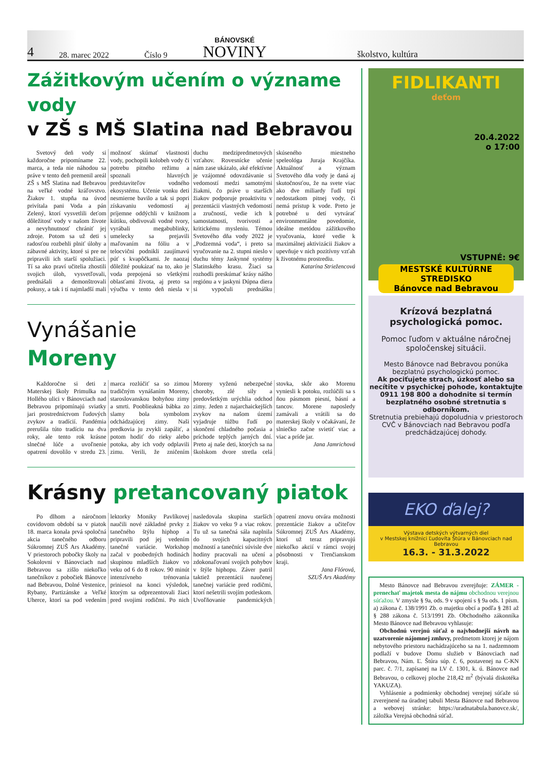4 28. marec 2022 Číslo 9
BÁNOVSKÉ
NOVINY
školstvo, kultúra
Zážitkovým učením o význame vody
v ZŠ s MŠ Slatina nad Bebravou
Svetový deň vody si každoročne pripomíname 22. marca, a teda nie náhodou sa práve v tento deň premenil areál ZŠ s MŠ Slatina nad Bebravou na veľké vodné kráľovstvo. Žiakov 1. stupňa na úvod privítala pani Voda a pán Zelený, ktorí vysvetlili deťom dôležitosť vody v našom živote a nevyhnutnosť chrániť jej zdroje. Potom sa už deti s radosťou rozbehli plniť úlohy a zábavné aktivity, ktoré si pre ne pripravili ich starší spolužiaci. Tí sa ako praví učitelia zhostili svojich úloh, vysvetľovali, prednášali a demonštrovali pokusy, a tak i tí najmladší mali možnosť skúmať vlastnosti vody, pochopili kolobeh vody či potrebu pitného režimu a spoznali hlavných predstaviteľov vodného ekosystému. Učenie vonku deti nesmierne bavilo a tak si popri získavaniu vedomostí aj príjemne oddýchli v knižnom kútiku, obdivovali vodné tvory, vyrábali megabublinky, umelecky sa prejavili maľovaním na fóliu a v telocvični podnikli zaujímavú púť s kvapôčkami. Je naozaj dôležité poukázať na to, ako je voda prepojená so všetkými oblasťami života, aj preto sa výučba v tento deň niesla v duchu medzipredmetových vzťahov. Rovesnícke učenie nám zase ukázalo, aké efektívne je vzájomné odovzdávanie si vedomostí medzi samotnými žiakmi, čo práve u starších žiakov podporuje proaktivitu v prezentácii vlastných vedomostí a zručností, vedie ich k samostatnosti, tvorivosti a kritickému mysleniu. Témou Svetového dňa vody 2022 je „Podzemná voda“, i preto sa vyučovanie na 2. stupni nieslo v duchu témy Jaskynné systémy Slatinského krasu. Žiaci sa rozhodli preskúmať krásy nášho regiónu a v jaskyni Dúpna diera si vypočuli prednášku skúseného miestneho speleológa Juraja Krajčíka. Aktuálnosť a význam Svetového dňa vody je daná aj skutočnosťou, že na svete viac ako dve miliardy ľudí trpí nedostatkom pitnej vody, či nemá prístup k vode. Preto je potrebné u detí vytvárať environmentálne povedomie, ideálne metódou zážitkového vyučovania, ktoré vedie k maximálnej aktivizácii žiakov a upevňuje v nich pozitívny vzťah k životnému prostrediu.
Katarína Striežencová
Vynášanie
Moreny
Každoročne si deti z Materskej školy Primulka na Hollého ulici v Bánovciach nad Bebravou pripomínajú sviatky jari prostredníctvom ľudových zvykov a tradícií. Pandémia prerušila túto tradíciu na dva roky, ale tento rok krásne slnečné lúče a uvoľnenie opatrení dovolilo v stredu 23. marca rozlúčiť sa so zimou tradičným vynášaním Moreny, staroslovanskou bohyňou zimy a smrti. Pooblieakná bábka zo slamy bola symbolom odchádzajúcej zimy. Naši predkovia ju zvykli zapáliť, a potom hodiť do rieky alebo potoka, aby ich vody odplavili zimu. Verili, že zničením Moreny vyženú nebezpečné choroby, zlé sily a predovšetkým urýchlia odchod zimy. Jeden z najarchaickejších zvykov na našom území vyjadruje túžbu ľudí po skončení chladného počasia a príchode teplých jarných dní. Preto aj naše deti, ktorých sa na školskom dvore stretla celá stovka, skôr ako Morenu vyniesli k potoku, rozlúčili sa s ňou pásmom piesní, básní a tancov. Morene naposledy zamávali a vrátili sa do materskej školy v očakávaní, že slniečko začne svietiť viac a viac a príde jar.
Jana Jamrichová
Krásny pretancovaný piatok
Po dlhom a náročnom covidovom období sa v piatok 18. marca konala prvá spoločná akcia tanečného odboru Súkromnej ZUŠ Ars Akadémy. V priestoroch pobočky školy na Sokolovni v Bánovciach nad Bebravou sa zišlo niekoľko tanečníkov z pobočiek Bánovce nad Bebravou, Dolné Vestenice, Rybany, Partizánske a Veľké Uherce, ktorí sa pod vedením lektorky Moniky Pavlíkovej naučili nové základné prvky z tanečného štýlu hiphop a pripravili pod jej vedením tanečné variácie. Workshop začal v poobedných hodinách skupinou mladších žiakov vo veku od 6 do 8 rokov. 90 minút intenzívneho trénovania priniesol na konci výsledok, ktorým sa odprezentovali žiaci pred svojimi rodičmi. Po nich nasledovala skupina starších žiakov vo veku 9 a viac rokov. Tu už sa tanečná sála naplnila do svojich kapacitných možností a tanečníci súvisle dve hodiny pracovali na učení a zdokonaľovaní svojich pohybov v štýle hiphopu. Záver patril taktiež prezentácii naučenej tanečnej variácie pred rodičmi, ktorí nešetrili svojím potleskom. Uvoľňovanie pandemických opatrení znovu otvára možnosti prezentácie žiakov a učiteľov Súkromnej ZUŠ Ars Akadémy, ktorí už teraz pripravujú niekoľko akcií v rámci svojej pôsobnosti v Trenčianskom kraji.
Jana Flórová,
SZUŠ Ars Akadémy
FIDLIKANTI
deťom
20.4.2022
o 17:00
VSTUPNÉ: 9€
MESTSKÉ KULTÚRNE STREDISKO
Bánovce nad Bebravou
Krízová bezplatná
psychologická pomoc.
Pomoc ľuďom v aktuálne náročnej spoločenskej situácii.
Mesto Bánovce nad Bebravou ponúka bezplatnú psychologickú pomoc.
Ak pociťujete strach, úzkosť alebo sa necítite v psychickej pohode, kontaktujte 0911 198 800 a dohodnite si termín bezplatného osobné stretnutia s odborníkom.
Stretnutia prebiehajú dopoludnia v priestoroch CVČ v Bánovciach nad Bebravou podľa predchádzajúcej dohody.
EKO ďalej?
Výstava detských výtvarných diel
v Mestskej knižnici Ľudovíta Štúra v Bánovciach nad Bebravou
16.3. - 31.3.2022
Mesto Bánovce nad Bebravou zverejňuje: ZÁMER - prenechať majetok mesta do nájmu obchodnou verejnou súťažou. V zmysle § 9a, ods. 9 v spojení s § 9a ods. 1 písm. a) zákona č. 138/1991 Zb. o majetku obcí a podľa § 281 až § 288 zákona č. 513/1991 Zb. Obchodného zákonníka Mesto Bánovce nad Bebravou vyhlasuje:
Obchodnú verejnú súťaž o najvhodnejší návrh na uzatvorenie nájomnej zmluvy, predmetom ktorej je nájom nebytového priestoru nachádzajúceho sa na 1. nadzemnom podlaží v budove Domu služieb v Bánovciach nad Bebravou, Nám. Ľ. Štúra súp. č. 6, postavenej na C-KN parc. č. 7/1, zapísanej na LV č. 1301, k. ú. Bánovce nad Bebravou, o celkovej ploche 218,42 m<sup>2</sup> (bývalá diskotéka YAKUZA).
Vyhlásenie a podmienky obchodnej verejnej súťaže sú zverejnené na úradnej tabuli Mesta Bánovce nad Bebravou a webovej stránke: https://uradnatabula.banovce.sk/, záložka Verejná obchodná súťaž.